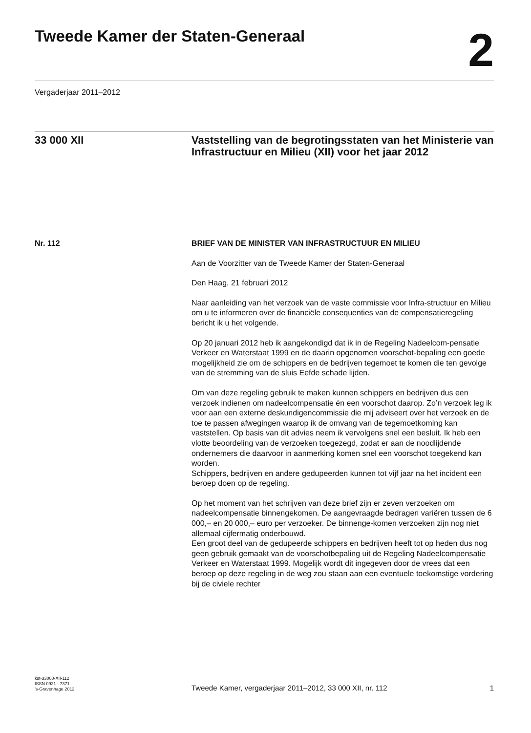Tweede Kamer der Staten-Generaal
2
Vergaderjaar 2011–2012
33 000 XII Vaststelling van de begrotingsstaten van het Ministerie van Infrastructuur en Milieu (XII) voor het jaar 2012
Nr. 112 BRIEF VAN DE MINISTER VAN INFRASTRUCTUUR EN MILIEU
Aan de Voorzitter van de Tweede Kamer der Staten-Generaal
Den Haag, 21 februari 2012
Naar aanleiding van het verzoek van de vaste commissie voor Infra-structuur en Milieu om u te informeren over de financiële consequenties van de compensatieregeling bericht ik u het volgende.
Op 20 januari 2012 heb ik aangekondigd dat ik in de Regeling Nadeelcom-pensatie Verkeer en Waterstaat 1999 en de daarin opgenomen voorschot-bepaling een goede mogelijkheid zie om de schippers en de bedrijven tegemoet te komen die ten gevolge van de stremming van de sluis Eefde schade lijden.
Om van deze regeling gebruik te maken kunnen schippers en bedrijven dus een verzoek indienen om nadeelcompensatie én een voorschot daarop. Zo’n verzoek leg ik voor aan een externe deskundigencommissie die mij adviseert over het verzoek en de toe te passen afwegingen waarop ik de omvang van de tegemoetkoming kan vaststellen. Op basis van dit advies neem ik vervolgens snel een besluit. Ik heb een vlotte beoordeling van de verzoeken toegezegd, zodat er aan de noodlijdende ondernemers die daarvoor in aanmerking komen snel een voorschot toegekend kan worden.
Schippers, bedrijven en andere gedupeerden kunnen tot vijf jaar na het incident een beroep doen op de regeling.
Op het moment van het schrijven van deze brief zijn er zeven verzoeken om nadeelcompensatie binnengekomen. De aangevraagde bedragen variëren tussen de 6 000,– en 20 000,– euro per verzoeker. De binnenge-komen verzoeken zijn nog niet allemaal cijfermatig onderbouwd.
Een groot deel van de gedupeerde schippers en bedrijven heeft tot op heden dus nog geen gebruik gemaakt van de voorschotbepaling uit de Regeling Nadeelcompensatie Verkeer en Waterstaat 1999. Mogelijk wordt dit ingegeven door de vrees dat een beroep op deze regeling in de weg zou staan aan een eventuele toekomstige vordering bij de civiele rechter
kst-33000-XII-112
ISSN 0921 - 7371
’s-Gravenhage 2012
Tweede Kamer, vergaderjaar 2011–2012, 33 000 XII, nr. 112
1